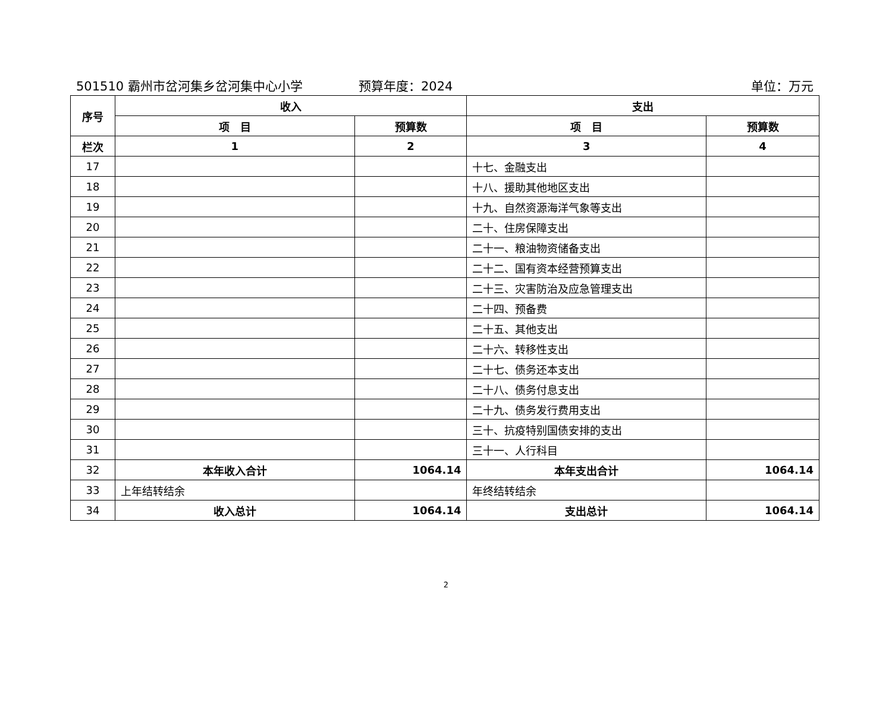501510 霸州市岔河集乡岔河集中心小学 预算年度：2024 单位：万元
| 序号 | 收入 | | 支出 | |
| --- | --- | --- | --- | --- |
| | 项 目 | 预算数 | 项 目 | 预算数 |
| 栏次 | 1 | 2 | 3 | 4 |
| 17 | | | 十七、金融支出 | |
| 18 | | | 十八、援助其他地区支出 | |
| 19 | | | 十九、自然资源海洋气象等支出 | |
| 20 | | | 二十、住房保障支出 | |
| 21 | | | 二十一、粮油物资储备支出 | |
| 22 | | | 二十二、国有资本经营预算支出 | |
| 23 | | | 二十三、灾害防治及应急管理支出 | |
| 24 | | | 二十四、预备费 | |
| 25 | | | 二十五、其他支出 | |
| 26 | | | 二十六、转移性支出 | |
| 27 | | | 二十七、债务还本支出 | |
| 28 | | | 二十八、债务付息支出 | |
| 29 | | | 二十九、债务发行费用支出 | |
| 30 | | | 三十、抗疫特别国债安排的支出 | |
| 31 | | | 三十一、人行科目 | |
| 32 | 本年收入合计 | 1064.14 | 本年支出合计 | 1064.14 |
| 33 | 上年结转结余 | | 年终结转结余 | |
| 34 | 收入总计 | 1064.14 | 支出总计 | 1064.14 |
2